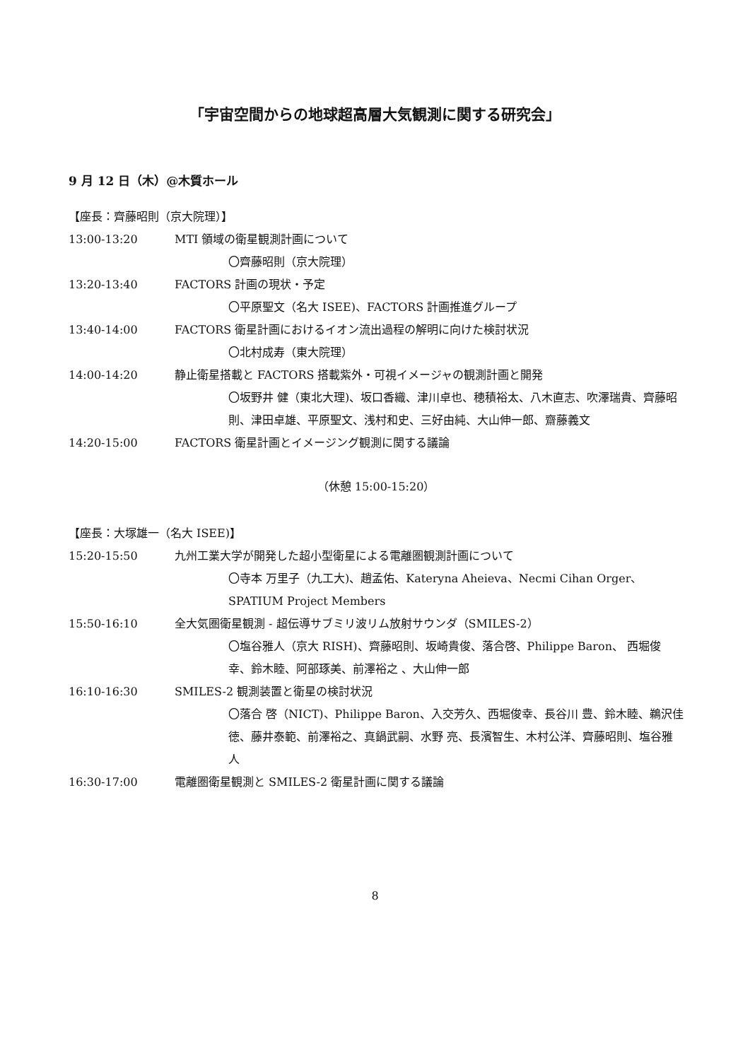「宇宙空間からの地球超高層大気観測に関する研究会」
9 月 12 日（木）@木質ホール
【座長：齊藤昭則（京大院理）】
13:00-13:20 MTI 領域の衛星観測計画について
〇齊藤昭則（京大院理）
13:20-13:40 FACTORS 計画の現状・予定
〇平原聖文（名大 ISEE)、FACTORS 計画推進グループ
13:40-14:00 FACTORS 衛星計画におけるイオン流出過程の解明に向けた検討状況
〇北村成寿（東大院理）
14:00-14:20 静止衛星搭載と FACTORS 搭載紫外・可視イメージャの観測計画と開発
〇坂野井 健（東北大理)、坂口香織、津川卓也、穂積裕太、八木直志、吹澤瑞貴、齊藤昭則、津田卓雄、平原聖文、浅村和史、三好由純、大山伸一郎、齋藤義文
14:20-15:00 FACTORS 衛星計画とイメージング観測に関する議論
（休憩 15:00-15:20）
【座長：大塚雄一（名大 ISEE)】
15:20-15:50 九州工業大学が開発した超小型衛星による電離圏観測計画について
〇寺本 万里子（九工大)、趙孟佑、Kateryna Aheieva、Necmi Cihan Orger、SPATIUM Project Members
15:50-16:10 全大気圏衛星観測 - 超伝導サブミリ波リム放射サウンダ（SMILES-2）
〇塩谷雅人（京大 RISH)、齊藤昭則、坂崎貴俊、落合啓、Philippe Baron、 西堀俊幸、鈴木睦、阿部琢美、前澤裕之 、大山伸一郎
16:10-16:30 SMILES-2 観測装置と衛星の検討状況
〇落合 啓（NICT)、Philippe Baron、入交芳久、西堀俊幸、長谷川 豊、鈴木睦、鵜沢佳徳、藤井泰範、前澤裕之、真鍋武嗣、水野 亮、長濱智生、木村公洋、齊藤昭則、塩谷雅人
16:30-17:00 電離圏衛星観測と SMILES-2 衛星計画に関する議論
8